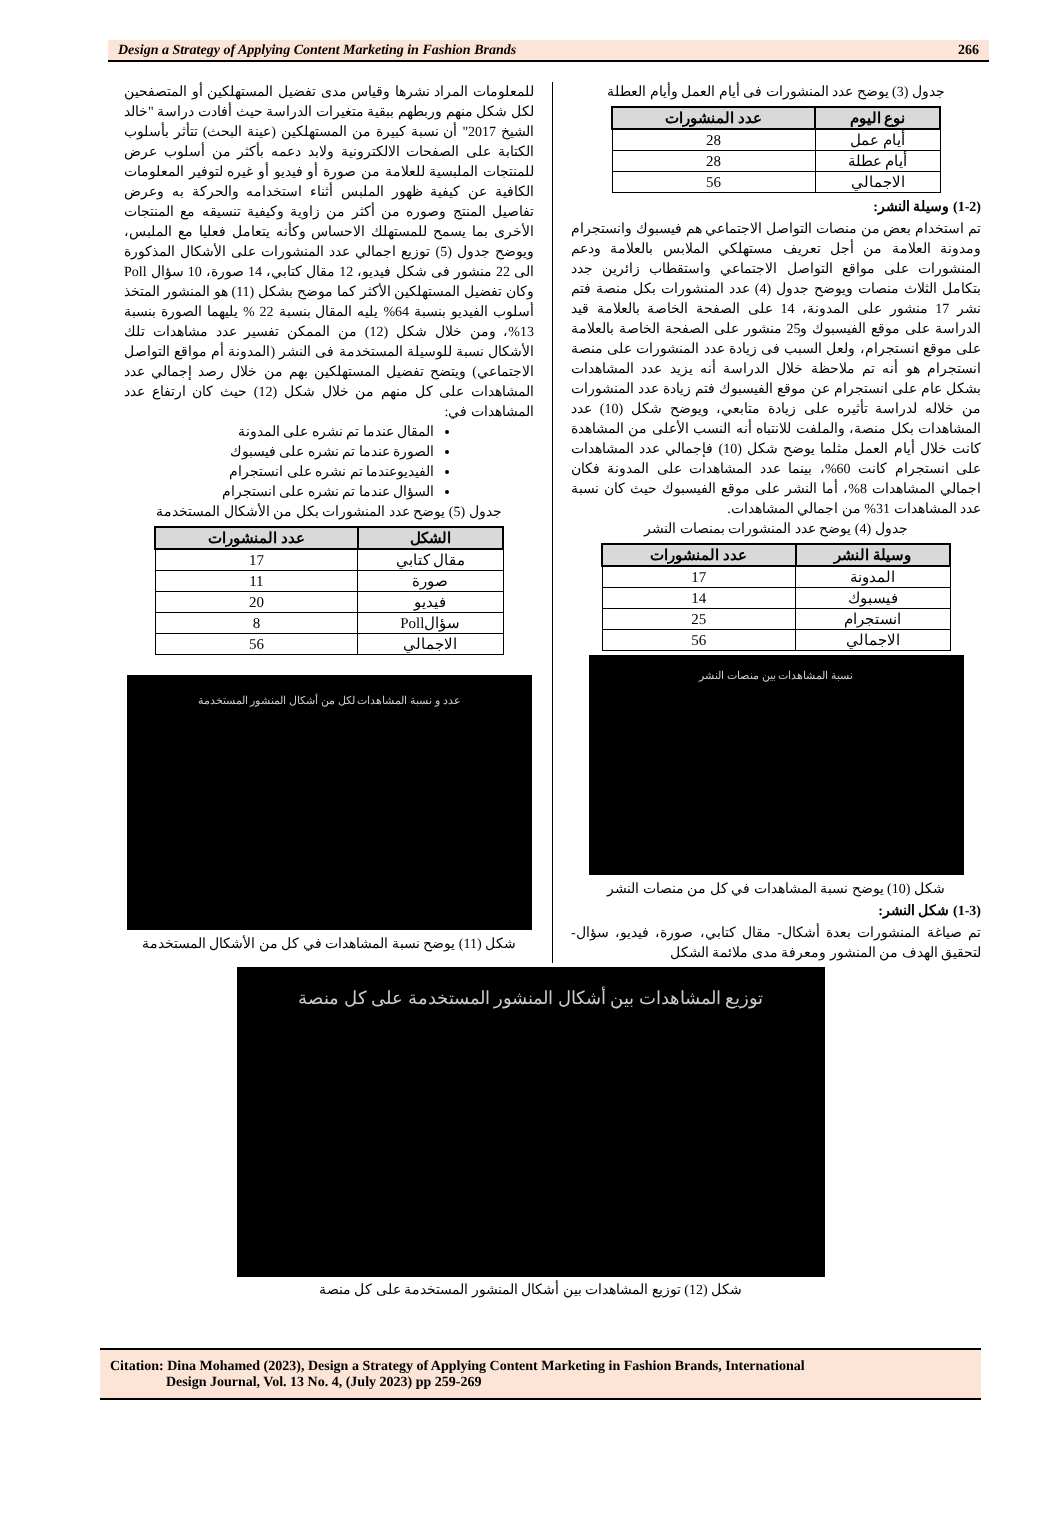Design a Strategy of Applying Content Marketing in Fashion Brands 266
جدول (3) يوضح عدد المنشورات فى أيام العمل وأيام العطلة
| نوع اليوم | عدد المنشورات |
| --- | --- |
| أيام عمل | 28 |
| أيام عطلة | 28 |
| الاجمالي | 56 |
(1-2) وسيلة النشر:
تم استخدام بعض من منصات التواصل الاجتماعي هم فيسبوك وانستجرام ومدونة العلامة من أجل تعريف مستهلكي الملابس بالعلامة ودعم المنشورات على مواقع التواصل الاجتماعي واستقطاب زائرين جدد بتكامل الثلاث منصات ويوضح جدول (4) عدد المنشورات بكل منصة فتم نشر 17 منشور على المدونة، 14 على الصفحة الخاصة بالعلامة قيد الدراسة على موقع الفيسبوك و25 منشور على الصفحة الخاصة بالعلامة على موقع انستجرام، ولعل السبب فى زيادة عدد المنشورات على منصة انستجرام هو أنه تم ملاحظة خلال الدراسة أنه يزيد عدد المشاهدات بشكل عام على انستجرام عن موقع الفيسبوك فتم زيادة عدد المنشورات من خلاله لدراسة تأثيره على زيادة متابعي، ويوضح شكل (10) عدد المشاهدات بكل منصة، والملفت للانتباه أنه النسب الأعلى من المشاهدة كانت خلال أيام العمل مثلما يوضح شكل (10) فإجمالي عدد المشاهدات على انستجرام كانت 60%، بينما عدد المشاهدات على المدونة فكان اجمالي المشاهدات 8%، أما النشر على موقع الفيسبوك حيث كان نسبة عدد المشاهدات 31% من اجمالي المشاهدات.
جدول (4) يوضح عدد المنشورات بمنصات النشر
| وسيلة النشر | عدد المنشورات |
| --- | --- |
| المدونة | 17 |
| فيسبوك | 14 |
| انستجرام | 25 |
| الاجمالي | 56 |
نسبة المشاهدات بين منصات النشر
شكل (10) يوضح نسبة المشاهدات في كل من منصات النشر
(1-3) شكل النشر:
تم صياغة المنشورات بعدة أشكال- مقال كتابي، صورة، فيديو، سؤال- لتحقيق الهدف من المنشور ومعرفة مدى ملائمة الشكل
للمعلومات المراد نشرها وقياس مدى تفضيل المستهلكين أو المتصفحين لكل شكل منهم وربطهم ببقية متغيرات الدراسة حيث أفادت دراسة "خالد الشيخ 2017" أن نسبة كبيرة من المستهلكين (عينة البحث) تتأثر بأسلوب الكتابة على الصفحات الالكترونية ولابد دعمه بأكثر من أسلوب عرض للمنتجات الملبسية للعلامة من صورة أو فيديو أو غيره لتوفير المعلومات الكافية عن كيفية ظهور الملبس أثناء استخدامه والحركة به وعرض تفاصيل المنتج وصوره من أكثر من زاوية وكيفية تنسيقه مع المنتجات الأخرى بما يسمح للمستهلك الاحساس وكأنه يتعامل فعليا مع الملبس، ويوضح جدول (5) توزيع اجمالي عدد المنشورات على الأشكال المذكورة الى 22 منشور فى شكل فيديو، 12 مقال كتابي، 14 صورة، 10 سؤال Poll وكان تفضيل المستهلكين الأكثر كما موضح بشكل (11) هو المنشور المتخذ أسلوب الفيديو بنسبة 64% يليه المقال بنسبة 22 % يليهما الصورة بنسبة 13%، ومن خلال شكل (12) من الممكن تفسير عدد مشاهدات تلك الأشكال نسبة للوسيلة المستخدمة فى النشر (المدونة أم مواقع التواصل الاجتماعي) ويتضح تفضيل المستهلكين بهم من خلال رصد إجمالي عدد المشاهدات على كل منهم من خلال شكل (12) حيث كان ارتفاع عدد المشاهدات في:
المقال عندما تم نشره على المدونة
الصورة عندما تم نشره على فيسبوك
الفيديوعندما تم نشره على انستجرام
السؤال عندما تم نشره على انستجرام
جدول (5) يوضح عدد المنشورات بكل من الأشكال المستخدمة
| الشكل | عدد المنشورات |
| --- | --- |
| مقال كتابي | 17 |
| صورة | 11 |
| فيديو | 20 |
| سؤالPoll | 8 |
| الاجمالي | 56 |
عدد و نسبة المشاهدات لكل من أشكال المنشور المستخدمة
شكل (11) يوضح نسبة المشاهدات في كل من الأشكال المستخدمة
توزيع المشاهدات بين أشكال المنشور المستخدمة على كل منصة
شكل (12) توزيع المشاهدات بين أشكال المنشور المستخدمة على كل منصة
Citation: Dina Mohamed (2023), Design a Strategy of Applying Content Marketing in Fashion Brands, International
Design Journal, Vol. 13 No. 4, (July 2023) pp 259-269